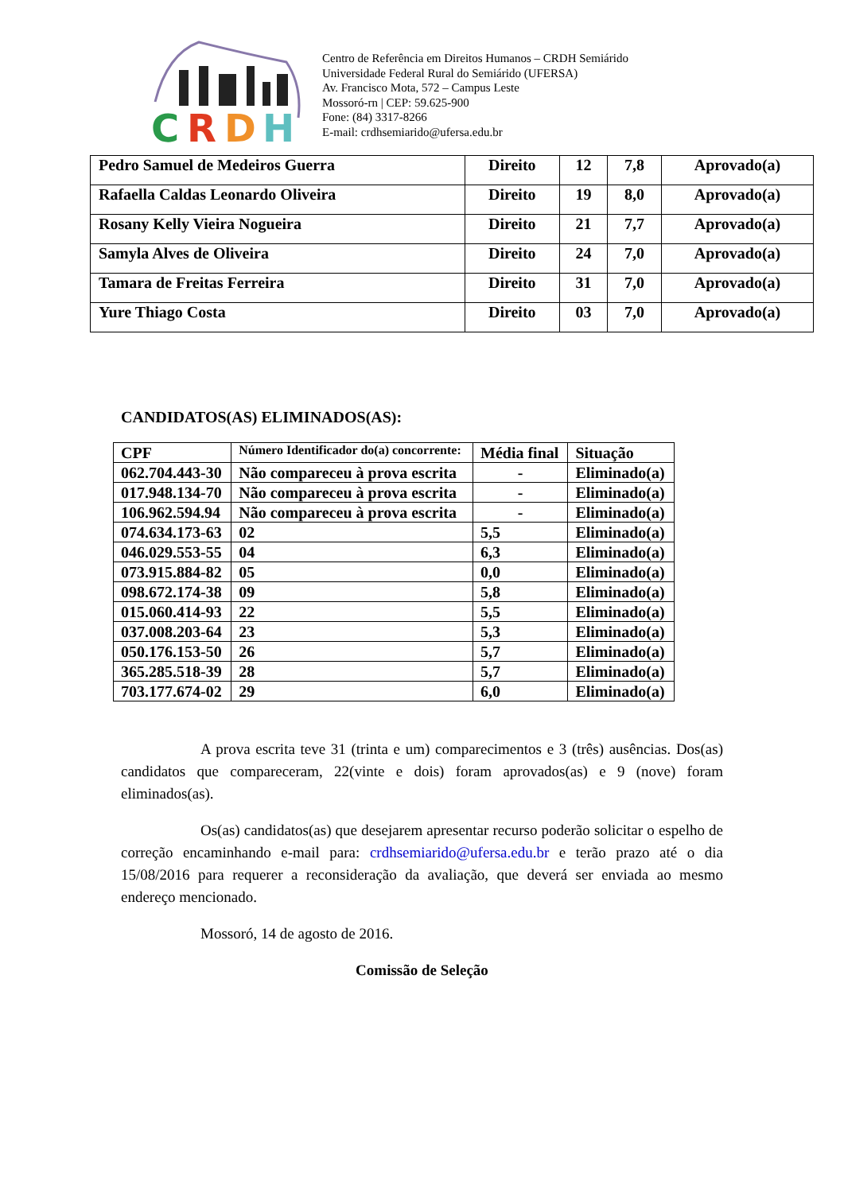C
R
D
H
Centro de Referência em Direitos Humanos – CRDH Semiárido
Universidade Federal Rural do Semiárido (UFERSA)
Av. Francisco Mota, 572 – Campus Leste
Mossoró-rn | CEP: 59.625-900
Fone: (84) 3317-8266
E-mail: crdhsemiarido@ufersa.edu.br
| Pedro Samuel de Medeiros Guerra | Direito | 12 | 7,8 | Aprovado(a) |
| Rafaella Caldas Leonardo Oliveira | Direito | 19 | 8,0 | Aprovado(a) |
| Rosany Kelly Vieira Nogueira | Direito | 21 | 7,7 | Aprovado(a) |
| Samyla Alves de Oliveira | Direito | 24 | 7,0 | Aprovado(a) |
| Tamara de Freitas Ferreira | Direito | 31 | 7,0 | Aprovado(a) |
| Yure Thiago Costa | Direito | 03 | 7,0 | Aprovado(a) |
CANDIDATOS(AS) ELIMINADOS(AS):
| CPF | Número Identificador do(a) concorrente: | Média final | Situação |
| 062.704.443-30 | Não compareceu à prova escrita | - | Eliminado(a) |
| 017.948.134-70 | Não compareceu à prova escrita | - | Eliminado(a) |
| 106.962.594.94 | Não compareceu à prova escrita | - | Eliminado(a) |
| 074.634.173-63 | 02 | 5,5 | Eliminado(a) |
| 046.029.553-55 | 04 | 6,3 | Eliminado(a) |
| 073.915.884-82 | 05 | 0,0 | Eliminado(a) |
| 098.672.174-38 | 09 | 5,8 | Eliminado(a) |
| 015.060.414-93 | 22 | 5,5 | Eliminado(a) |
| 037.008.203-64 | 23 | 5,3 | Eliminado(a) |
| 050.176.153-50 | 26 | 5,7 | Eliminado(a) |
| 365.285.518-39 | 28 | 5,7 | Eliminado(a) |
| 703.177.674-02 | 29 | 6,0 | Eliminado(a) |
A prova escrita teve 31 (trinta e um) comparecimentos e 3 (três) ausências. Dos(as) candidatos que compareceram, 22(vinte e dois) foram aprovados(as) e 9 (nove) foram eliminados(as).
Os(as) candidatos(as) que desejarem apresentar recurso poderão solicitar o espelho de correção encaminhando e-mail para: crdhsemiarido@ufersa.edu.br e terão prazo até o dia 15/08/2016 para requerer a reconsideração da avaliação, que deverá ser enviada ao mesmo endereço mencionado.
Mossoró, 14 de agosto de 2016.
Comissão de Seleção